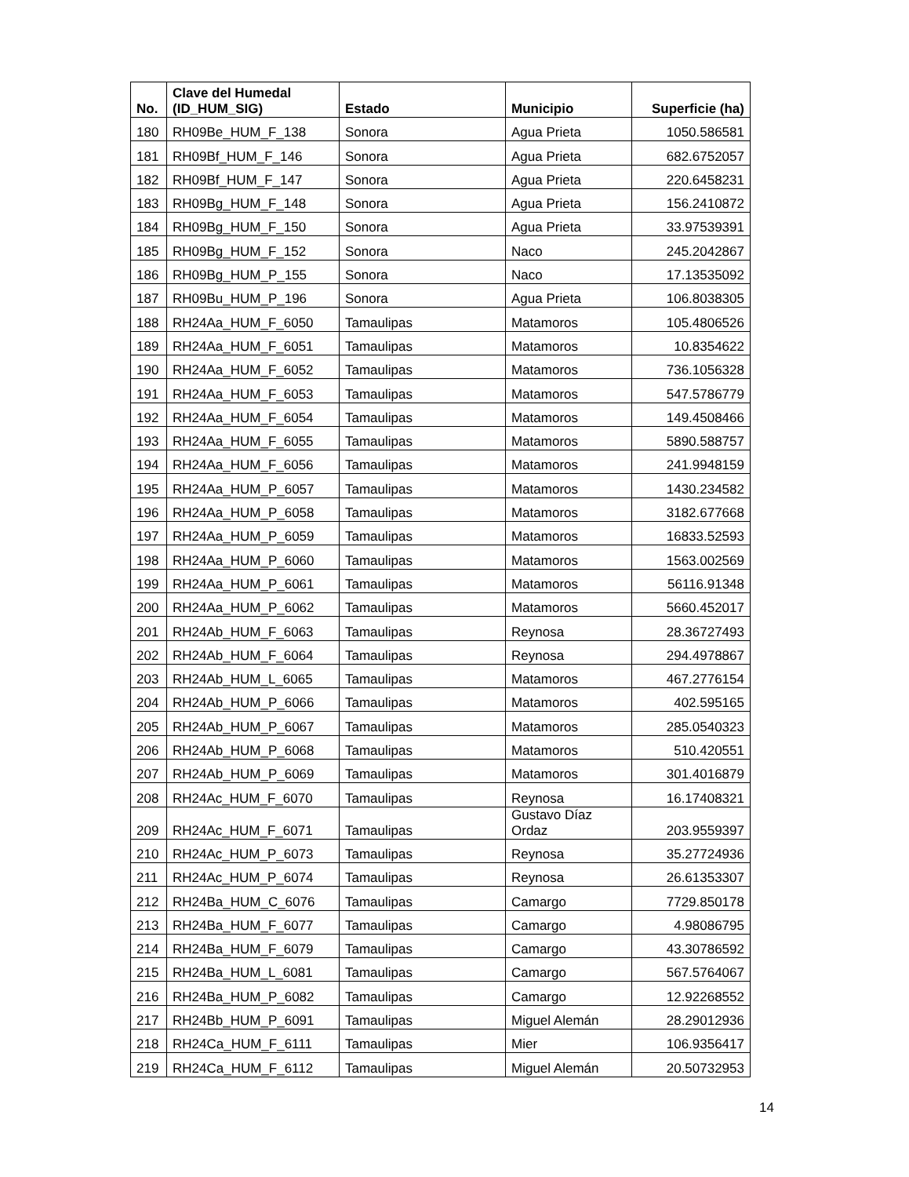| No. | Clave del Humedal (ID_HUM_SIG) | Estado | Municipio | Superficie (ha) |
| --- | --- | --- | --- | --- |
| 180 | RH09Be_HUM_F_138 | Sonora | Agua Prieta | 1050.586581 |
| 181 | RH09Bf_HUM_F_146 | Sonora | Agua Prieta | 682.6752057 |
| 182 | RH09Bf_HUM_F_147 | Sonora | Agua Prieta | 220.6458231 |
| 183 | RH09Bg_HUM_F_148 | Sonora | Agua Prieta | 156.2410872 |
| 184 | RH09Bg_HUM_F_150 | Sonora | Agua Prieta | 33.97539391 |
| 185 | RH09Bg_HUM_F_152 | Sonora | Naco | 245.2042867 |
| 186 | RH09Bg_HUM_P_155 | Sonora | Naco | 17.13535092 |
| 187 | RH09Bu_HUM_P_196 | Sonora | Agua Prieta | 106.8038305 |
| 188 | RH24Aa_HUM_F_6050 | Tamaulipas | Matamoros | 105.4806526 |
| 189 | RH24Aa_HUM_F_6051 | Tamaulipas | Matamoros | 10.8354622 |
| 190 | RH24Aa_HUM_F_6052 | Tamaulipas | Matamoros | 736.1056328 |
| 191 | RH24Aa_HUM_F_6053 | Tamaulipas | Matamoros | 547.5786779 |
| 192 | RH24Aa_HUM_F_6054 | Tamaulipas | Matamoros | 149.4508466 |
| 193 | RH24Aa_HUM_F_6055 | Tamaulipas | Matamoros | 5890.588757 |
| 194 | RH24Aa_HUM_F_6056 | Tamaulipas | Matamoros | 241.9948159 |
| 195 | RH24Aa_HUM_P_6057 | Tamaulipas | Matamoros | 1430.234582 |
| 196 | RH24Aa_HUM_P_6058 | Tamaulipas | Matamoros | 3182.677668 |
| 197 | RH24Aa_HUM_P_6059 | Tamaulipas | Matamoros | 16833.52593 |
| 198 | RH24Aa_HUM_P_6060 | Tamaulipas | Matamoros | 1563.002569 |
| 199 | RH24Aa_HUM_P_6061 | Tamaulipas | Matamoros | 56116.91348 |
| 200 | RH24Aa_HUM_P_6062 | Tamaulipas | Matamoros | 5660.452017 |
| 201 | RH24Ab_HUM_F_6063 | Tamaulipas | Reynosa | 28.36727493 |
| 202 | RH24Ab_HUM_F_6064 | Tamaulipas | Reynosa | 294.4978867 |
| 203 | RH24Ab_HUM_L_6065 | Tamaulipas | Matamoros | 467.2776154 |
| 204 | RH24Ab_HUM_P_6066 | Tamaulipas | Matamoros | 402.595165 |
| 205 | RH24Ab_HUM_P_6067 | Tamaulipas | Matamoros | 285.0540323 |
| 206 | RH24Ab_HUM_P_6068 | Tamaulipas | Matamoros | 510.420551 |
| 207 | RH24Ab_HUM_P_6069 | Tamaulipas | Matamoros | 301.4016879 |
| 208 | RH24Ac_HUM_F_6070 | Tamaulipas | Reynosa | 16.17408321 |
| 209 | RH24Ac_HUM_F_6071 | Tamaulipas | Gustavo Díaz Ordaz | 203.9559397 |
| 210 | RH24Ac_HUM_P_6073 | Tamaulipas | Reynosa | 35.27724936 |
| 211 | RH24Ac_HUM_P_6074 | Tamaulipas | Reynosa | 26.61353307 |
| 212 | RH24Ba_HUM_C_6076 | Tamaulipas | Camargo | 7729.850178 |
| 213 | RH24Ba_HUM_F_6077 | Tamaulipas | Camargo | 4.98086795 |
| 214 | RH24Ba_HUM_F_6079 | Tamaulipas | Camargo | 43.30786592 |
| 215 | RH24Ba_HUM_L_6081 | Tamaulipas | Camargo | 567.5764067 |
| 216 | RH24Ba_HUM_P_6082 | Tamaulipas | Camargo | 12.92268552 |
| 217 | RH24Bb_HUM_P_6091 | Tamaulipas | Miguel Alemán | 28.29012936 |
| 218 | RH24Ca_HUM_F_6111 | Tamaulipas | Mier | 106.9356417 |
| 219 | RH24Ca_HUM_F_6112 | Tamaulipas | Miguel Alemán | 20.50732953 |
14